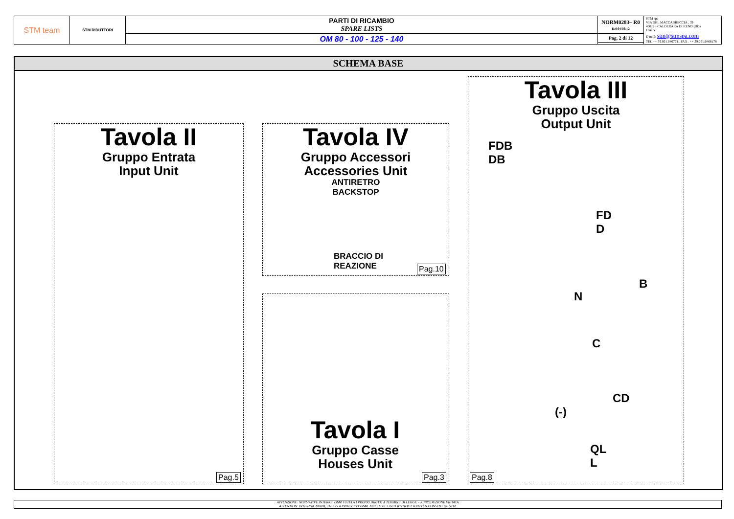| STM team | STM RIDUTTORI | PARTI DI RICAMBIO SPARE LISTS | NORM0283– R0 Del 04/09/12 | STM spa VIA DEL MACCABRECCIA , 39 40012 - CALDERARA DI RENO (BO) ITALY E-mail: stm@stmspa.com TEL ++ 39.051.6467711 FAX . ++ 39.051.6466178 |
| | | OM 80 - 100 - 125 - 140 | Pag. 2 di 12 | |
SCHEMA BASE
Tavola II
Gruppo Entrata
Input Unit
Pag.5
Tavola IV
Gruppo Accessori
Accessories Unit
ANTIRETRO
BACKSTOP
BRACCIO DI
REAZIONE
Pag.10
Tavola I
Gruppo Casse
Houses Unit
Pag.3
Tavola III
Gruppo Uscita
Output Unit
Pag.8
FDB
DB
FD
D
B
N
C
CD
(-)
QL
L
ATTENZIONE: NORMATIVE INTERNE, GSM TUTELA I PROPRI DIRITTI A TERMINE DI LEGGE – RIPRODUZIONE VIETATA
ATTENTION: INTERNAL NORM, THIS IS A PROPRIETY GSM. NOT TO BE USED WITHOUT WRITTEN CONSENT OF STM.